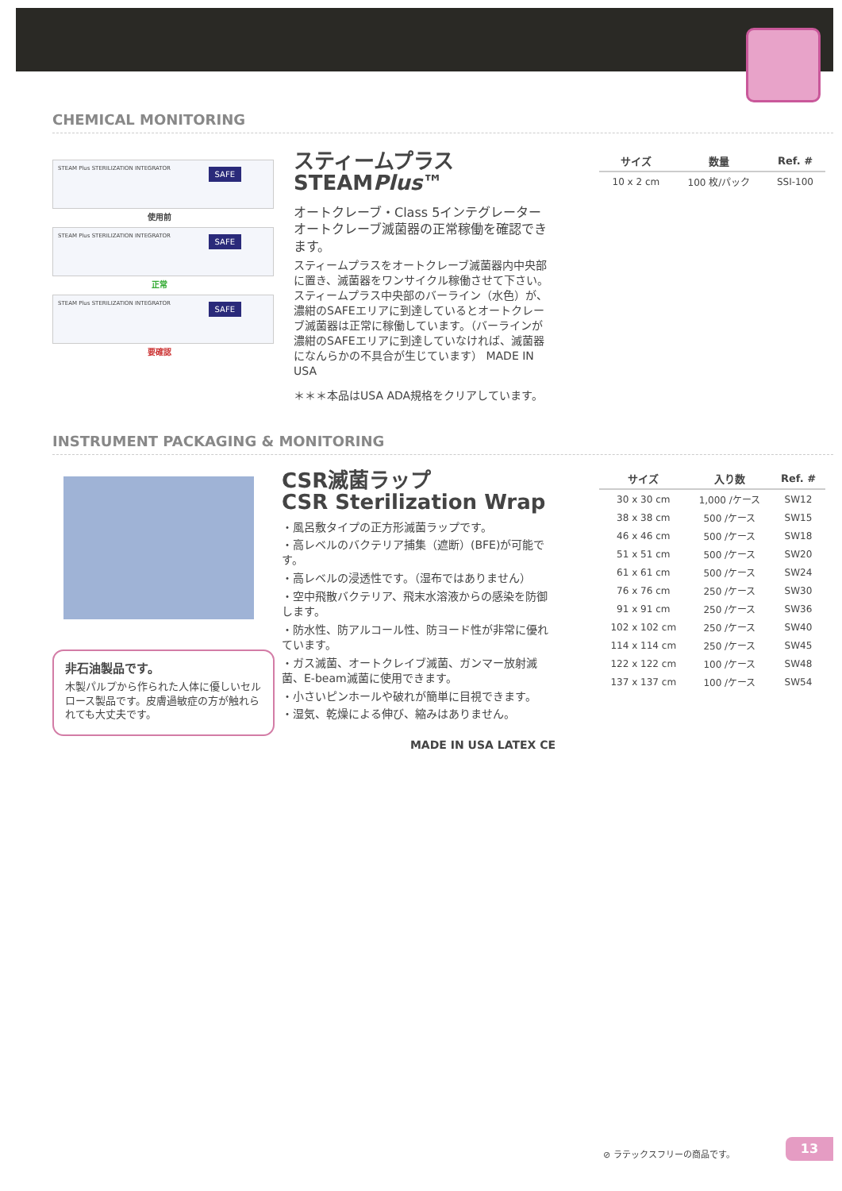CHEMICAL MONITORING
STEAM Plus STERILIZATION INTEGRATOR SAFE
使用前
STEAM Plus STERILIZATION INTEGRATOR SAFE
正常
STEAM Plus STERILIZATION INTEGRATOR SAFE
要確認
スティームプラス
STEAMPlus™
オートクレーブ・Class 5インテグレーター オートクレーブ滅菌器の正常稼働を確認できます。
スティームプラスをオートクレーブ滅菌器内中央部に置き、滅菌器をワンサイクル稼働させて下さい。スティームプラス中央部のバーライン（水色）が、濃紺のSAFEエリアに到達しているとオートクレーブ滅菌器は正常に稼働しています。（バーラインが濃紺のSAFEエリアに到達していなければ、滅菌器になんらかの不具合が生じています） MADE IN USA
＊＊＊本品はUSA ADA規格をクリアしています。
| サイズ | 数量 | Ref. # |
| --- | --- | --- |
| 10 x 2 cm | 100 枚/パック | SSI-100 |
INSTRUMENT PACKAGING & MONITORING
非石油製品です。
木製パルプから作られた人体に優しいセルロース製品です。皮膚過敏症の方が触れられても大丈夫です。
CSR滅菌ラップ
CSR Sterilization Wrap
・風呂敷タイプの正方形滅菌ラップです。
・高レベルのバクテリア捕集（遮断）(BFE)が可能です。
・高レベルの浸透性です。（湿布ではありません）
・空中飛散バクテリア、飛末水溶液からの感染を防御します。
・防水性、防アルコール性、防ヨード性が非常に優れています。
・ガス滅菌、オートクレイブ滅菌、ガンマー放射滅菌、E-beam滅菌に使用できます。
・小さいピンホールや破れが簡単に目視できます。
・湿気、乾燥による伸び、縮みはありません。
MADE IN USA LATEX CE
| サイズ | 入り数 | Ref. # |
| --- | --- | --- |
| 30 x 30 cm | 1,000 /ケース | SW12 |
| 38 x 38 cm | 500 /ケース | SW15 |
| 46 x 46 cm | 500 /ケース | SW18 |
| 51 x 51 cm | 500 /ケース | SW20 |
| 61 x 61 cm | 500 /ケース | SW24 |
| 76 x 76 cm | 250 /ケース | SW30 |
| 91 x 91 cm | 250 /ケース | SW36 |
| 102 x 102 cm | 250 /ケース | SW40 |
| 114 x 114 cm | 250 /ケース | SW45 |
| 122 x 122 cm | 100 /ケース | SW48 |
| 137 x 137 cm | 100 /ケース | SW54 |
⊘ ラテックスフリーの商品です。
13